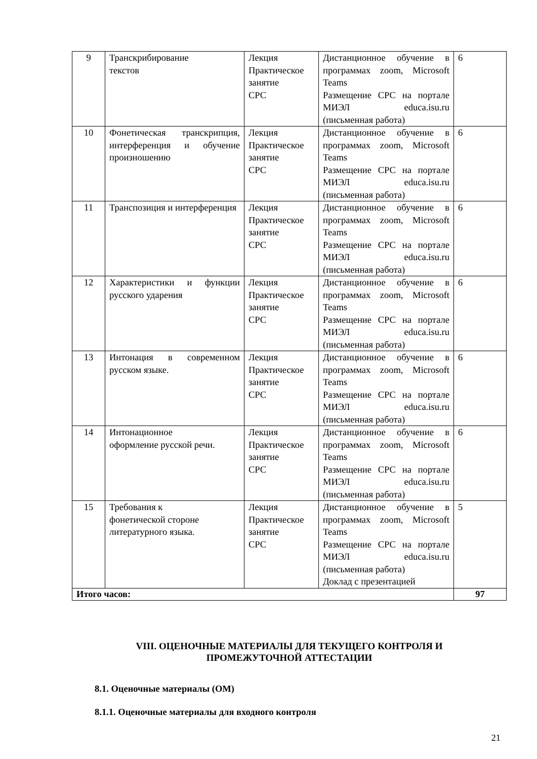| 9 | Транскрибирование текстов | Лекция Практическое занятие СРС | Дистанционное обучение в программах zoom, Microsoft Teams Размещение СРС на портале МИЭЛ educa.isu.ru (письменная работа) | 6 |
| 10 | Фонетическая транскрипция, интерференция и обучение произношению | Лекция Практическое занятие СРС | Дистанционное обучение в программах zoom, Microsoft Teams Размещение СРС на портале МИЭЛ educa.isu.ru (письменная работа) | 6 |
| 11 | Транспозиция и интерференция | Лекция Практическое занятие СРС | Дистанционное обучение в программах zoom, Microsoft Teams Размещение СРС на портале МИЭЛ educa.isu.ru (письменная работа) | 6 |
| 12 | Характеристики и функции русского ударения | Лекция Практическое занятие СРС | Дистанционное обучение в программах zoom, Microsoft Teams Размещение СРС на портале МИЭЛ educa.isu.ru (письменная работа) | 6 |
| 13 | Интонация в современном русском языке. | Лекция Практическое занятие СРС | Дистанционное обучение в программах zoom, Microsoft Teams Размещение СРС на портале МИЭЛ educa.isu.ru (письменная работа) | 6 |
| 14 | Интонационное оформление русской речи. | Лекция Практическое занятие СРС | Дистанционное обучение в программах zoom, Microsoft Teams Размещение СРС на портале МИЭЛ educa.isu.ru (письменная работа) | 6 |
| 15 | Требования к фонетической стороне литературного языка. | Лекция Практическое занятие СРС | Дистанционное обучение в программах zoom, Microsoft Teams Размещение СРС на портале МИЭЛ educa.isu.ru (письменная работа) Доклад с презентацией | 5 |
| Итого часов: | | | | 97 |
VIII. ОЦЕНОЧНЫЕ МАТЕРИАЛЫ ДЛЯ ТЕКУЩЕГО КОНТРОЛЯ И
ПРОМЕЖУТОЧНОЙ АТТЕСТАЦИИ
8.1. Оценочные материалы (ОМ)
8.1.1. Оценочные материалы для входного контроля
21